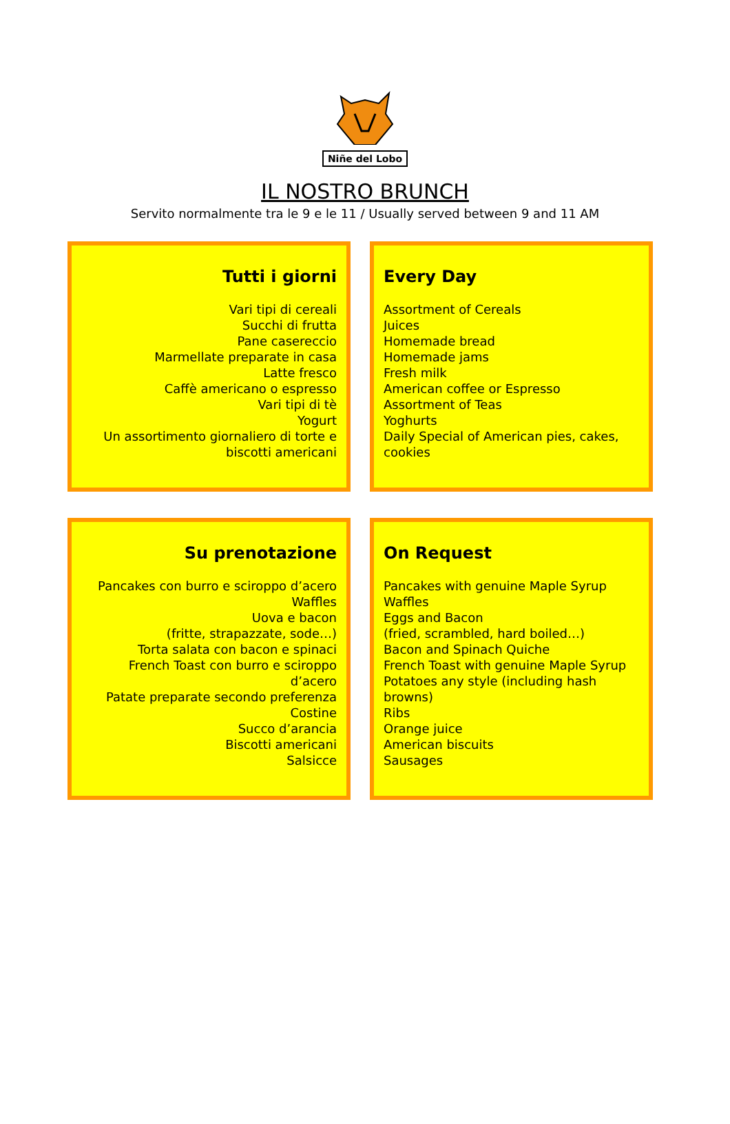Niñe del Lobo
IL NOSTRO BRUNCH
Servito normalmente tra le 9 e le 11 / Usually served between 9 and 11 AM
Tutti i giorni
Vari tipi di cereali
Succhi di frutta
Pane casereccio
Marmellate preparate in casa
Latte fresco
Caffè americano o espresso
Vari tipi di tè
Yogurt
Un assortimento giornaliero di torte e biscotti americani
Every Day
Assortment of Cereals
Juices
Homemade bread
Homemade jams
Fresh milk
American coffee or Espresso
Assortment of Teas
Yoghurts
Daily Special of American pies, cakes, cookies
Su prenotazione
Pancakes con burro e sciroppo d’acero
Waffles
Uova e bacon
(fritte, strapazzate, sode…)
Torta salata con bacon e spinaci
French Toast con burro e sciroppo d’acero
Patate preparate secondo preferenza
Costine
Succo d’arancia
Biscotti americani
Salsicce
On Request
Pancakes with genuine Maple Syrup
Waffles
Eggs and Bacon
(fried, scrambled, hard boiled…)
Bacon and Spinach Quiche
French Toast with genuine Maple Syrup
Potatoes any style (including hash browns)
Ribs
Orange juice
American biscuits
Sausages